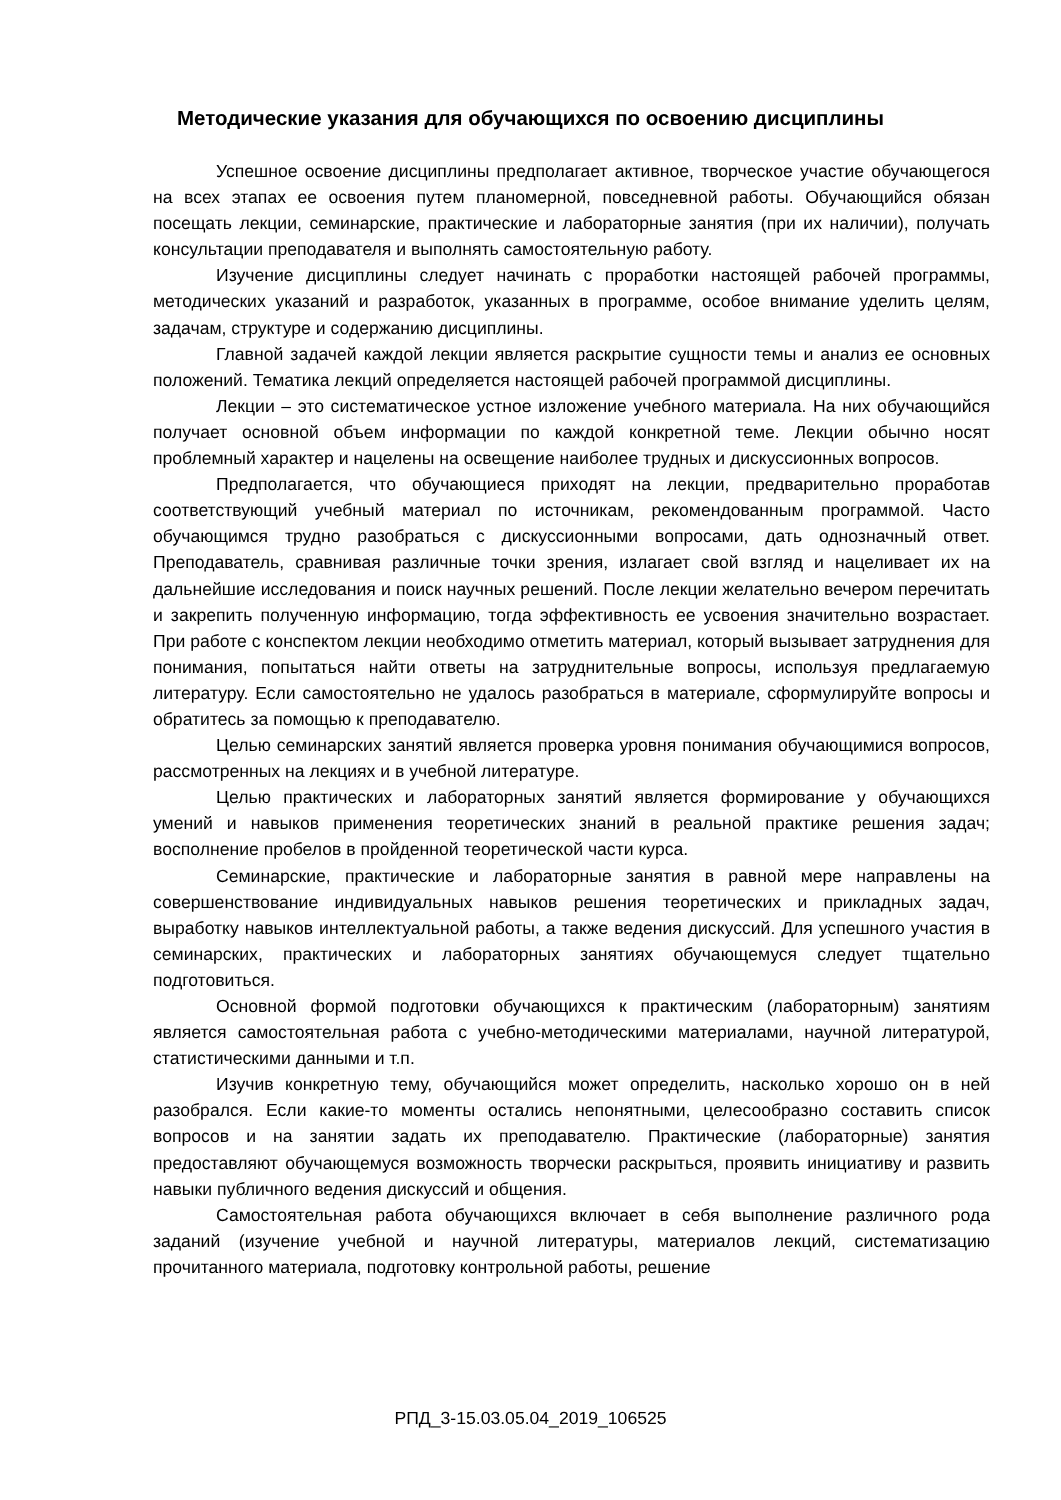Методические указания для обучающихся по освоению дисциплины
Успешное освоение дисциплины предполагает активное, творческое участие обучающегося на всех этапах ее освоения путем планомерной, повседневной работы. Обучающийся обязан посещать лекции, семинарские, практические и лабораторные занятия (при их наличии), получать консультации преподавателя и выполнять самостоятельную работу.
Изучение дисциплины следует начинать с проработки настоящей рабочей программы, методических указаний и разработок, указанных в программе, особое внимание уделить целям, задачам, структуре и содержанию дисциплины.
Главной задачей каждой лекции является раскрытие сущности темы и анализ ее основных положений. Тематика лекций определяется настоящей рабочей программой дисциплины.
Лекции – это систематическое устное изложение учебного материала. На них обучающийся получает основной объем информации по каждой конкретной теме. Лекции обычно носят проблемный характер и нацелены на освещение наиболее трудных и дискуссионных вопросов.
Предполагается, что обучающиеся приходят на лекции, предварительно проработав соответствующий учебный материал по источникам, рекомендованным программой. Часто обучающимся трудно разобраться с дискуссионными вопросами, дать однозначный ответ. Преподаватель, сравнивая различные точки зрения, излагает свой взгляд и нацеливает их на дальнейшие исследования и поиск научных решений. После лекции желательно вечером перечитать и закрепить полученную информацию, тогда эффективность ее усвоения значительно возрастает. При работе с конспектом лекции необходимо отметить материал, который вызывает затруднения для понимания, попытаться найти ответы на затруднительные вопросы, используя предлагаемую литературу. Если самостоятельно не удалось разобраться в материале, сформулируйте вопросы и обратитесь за помощью к преподавателю.
Целью семинарских занятий является проверка уровня понимания обучающимися вопросов, рассмотренных на лекциях и в учебной литературе.
Целью практических и лабораторных занятий является формирование у обучающихся умений и навыков применения теоретических знаний в реальной практике решения задач; восполнение пробелов в пройденной теоретической части курса.
Семинарские, практические и лабораторные занятия в равной мере направлены на совершенствование индивидуальных навыков решения теоретических и прикладных задач, выработку навыков интеллектуальной работы, а также ведения дискуссий. Для успешного участия в семинарских, практических и лабораторных занятиях обучающемуся следует тщательно подготовиться.
Основной формой подготовки обучающихся к практическим (лабораторным) занятиям является самостоятельная работа с учебно-методическими материалами, научной литературой, статистическими данными и т.п.
Изучив конкретную тему, обучающийся может определить, насколько хорошо он в ней разобрался. Если какие-то моменты остались непонятными, целесообразно составить список вопросов и на занятии задать их преподавателю. Практические (лабораторные) занятия предоставляют обучающемуся возможность творчески раскрыться, проявить инициативу и развить навыки публичного ведения дискуссий и общения.
Самостоятельная работа обучающихся включает в себя выполнение различного рода заданий (изучение учебной и научной литературы, материалов лекций, систематизацию прочитанного материала, подготовку контрольной работы, решение
РПД_3-15.03.05.04_2019_106525